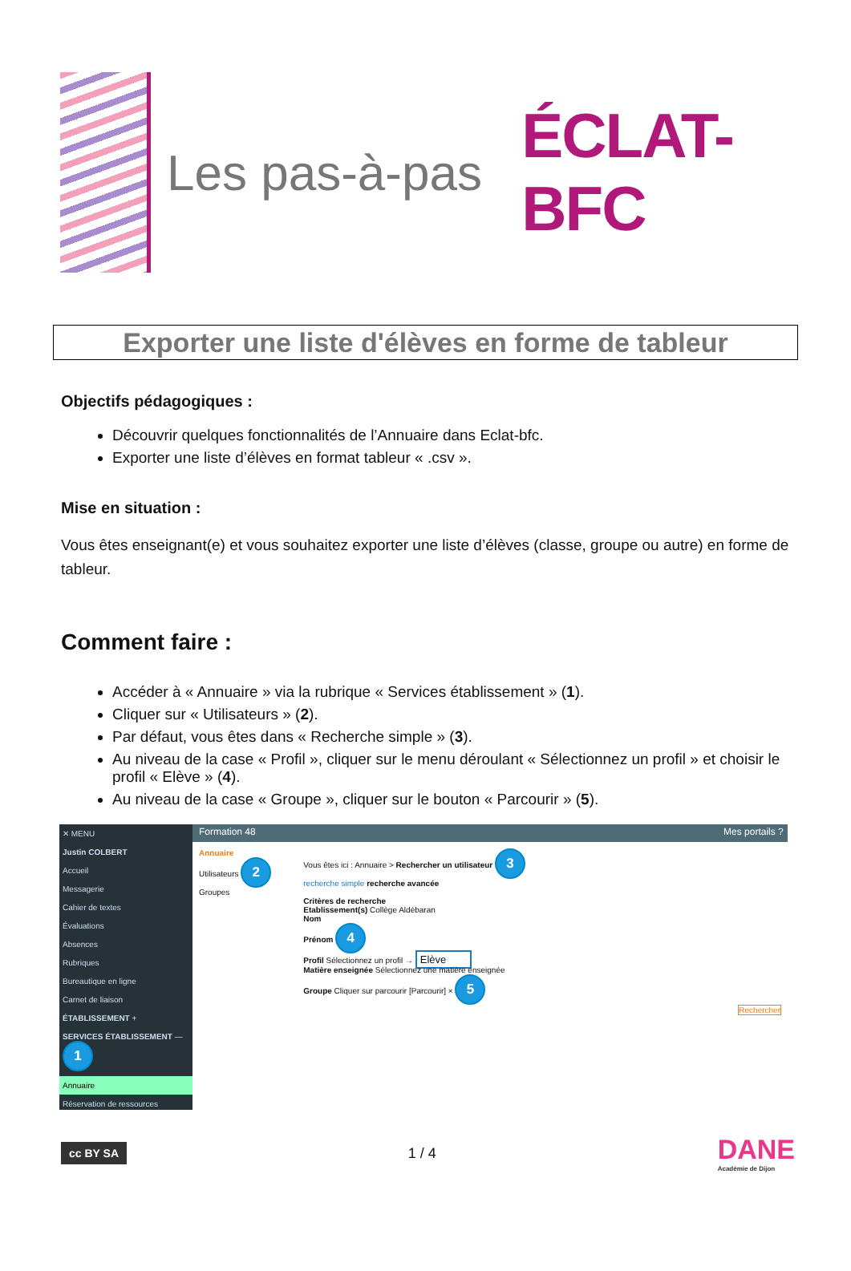Les pas-à-pas
ÉCLAT-BFC
Exporter une liste d'élèves en forme de tableur
Objectifs pédagogiques :
Découvrir quelques fonctionnalités de l’Annuaire dans Eclat-bfc.
Exporter une liste d’élèves en format tableur « .csv ».
Mise en situation :
Vous êtes enseignant(e) et vous souhaitez exporter une liste d’élèves (classe, groupe ou autre) en forme de tableur.
Comment faire :
Accéder à « Annuaire » via la rubrique « Services établissement » (1).
Cliquer sur « Utilisateurs » (2).
Par défaut, vous êtes dans « Recherche simple » (3).
Au niveau de la case « Profil », cliquer sur le menu déroulant « Sélectionnez un profil » et choisir le profil « Elève » (4).
Au niveau de la case « Groupe », cliquer sur le bouton « Parcourir » (5).
✕ MENU
Justin COLBERT
Accueil
Messagerie
Cahier de textes
Évaluations
Absences
Rubriques
Bureautique en ligne
Carnet de liaison
ÉTABLISSEMENT +
SERVICES ÉTABLISSEMENT — 1
Annuaire
Réservation de ressources
Formation 48 Mes portails ?
Annuaire
Utilisateurs 2
Groupes
Vous êtes ici : Annuaire > Rechercher un utilisateur 3
recherche simple recherche avancée
Critères de recherche
Etablissement(s) Collège Aldébaran
Nom
Prénom 4
Profil Sélectionnez un profil → Elève
Matière enseignée Sélectionnez une matière enseignée
Groupe Cliquer sur parcourir [Parcourir] × 5
Rechercher
cc BY SA
1 / 4
DANE
Académie de Dijon